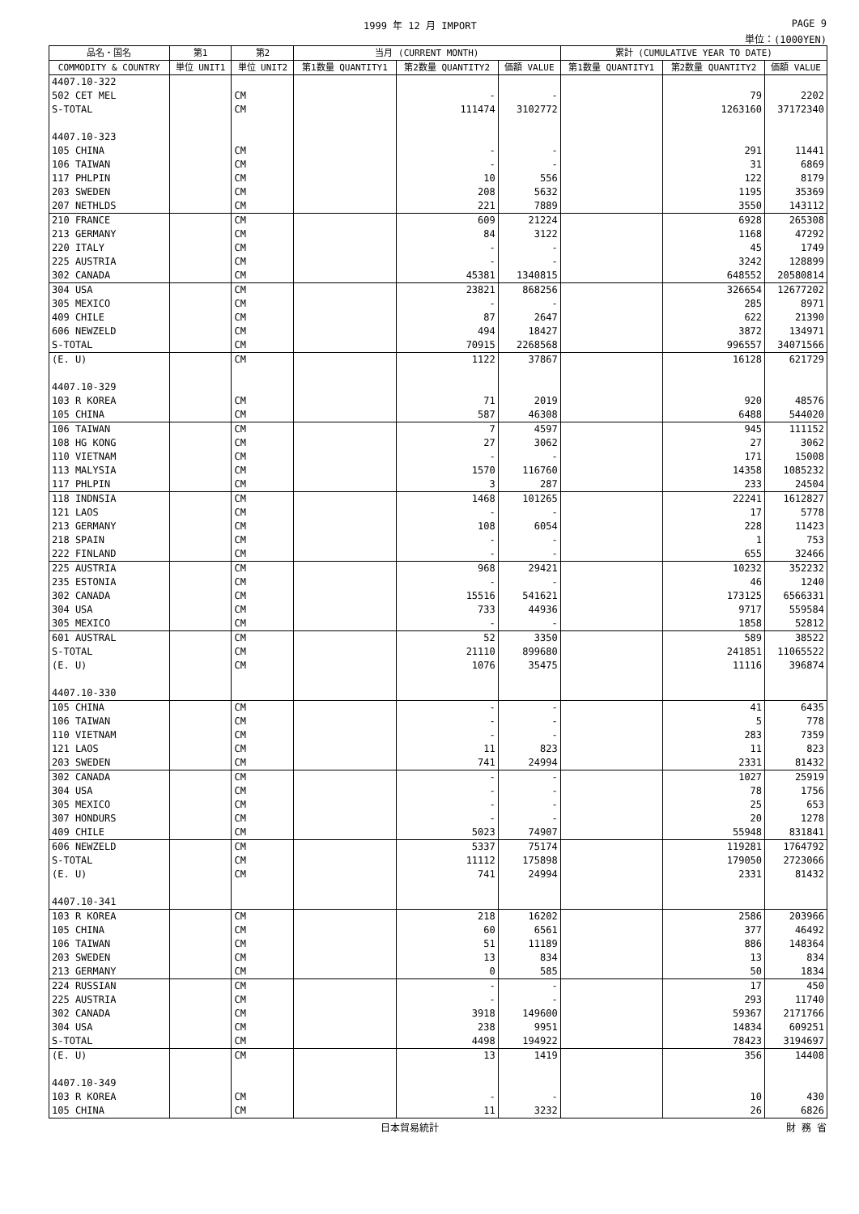1999 年 12 月 IMPORT PAGE 9
単位：(1000YEN)
| 品名・国名 | 第1 | 第2 | 当月 (CURRENT MONTH) | | | 累計 (CUMULATIVE YEAR TO DATE) | | |
| --- | --- | --- | --- | --- | --- | --- | --- | --- |
| COMMODITY & COUNTRY | 単位 UNIT1 | 単位 UNIT2 | 第1数量 QUANTITY1 | 第2数量 QUANTITY2 | 価額 VALUE | 第1数量 QUANTITY1 | 第2数量 QUANTITY2 | 価額 VALUE |
| 4407.10-322 | | | | | | | | |
| 502 CET MEL | | CM | | - | - | | 79 | 2202 |
| S-TOTAL | | CM | | 111474 | 3102772 | | 1263160 | 37172340 |
| 4407.10-323 | | | | | | | | |
| 105 CHINA | | CM | | - | - | | 291 | 11441 |
| 106 TAIWAN | | CM | | - | - | | 31 | 6869 |
| 117 PHLPIN | | CM | | 10 | 556 | | 122 | 8179 |
| 203 SWEDEN | | CM | | 208 | 5632 | | 1195 | 35369 |
| 207 NETHLDS | | CM | | 221 | 7889 | | 3550 | 143112 |
| 210 FRANCE | | CM | | 609 | 21224 | | 6928 | 265308 |
| 213 GERMANY | | CM | | 84 | 3122 | | 1168 | 47292 |
| 220 ITALY | | CM | | - | - | | 45 | 1749 |
| 225 AUSTRIA | | CM | | - | - | | 3242 | 128899 |
| 302 CANADA | | CM | | 45381 | 1340815 | | 648552 | 20580814 |
| 304 USA | | CM | | 23821 | 868256 | | 326654 | 12677202 |
| 305 MEXICO | | CM | | - | - | | 285 | 8971 |
| 409 CHILE | | CM | | 87 | 2647 | | 622 | 21390 |
| 606 NEWZELD | | CM | | 494 | 18427 | | 3872 | 134971 |
| S-TOTAL | | CM | | 70915 | 2268568 | | 996557 | 34071566 |
| (E. U) | | CM | | 1122 | 37867 | | 16128 | 621729 |
| 4407.10-329 | | | | | | | | |
| 103 R KOREA | | CM | | 71 | 2019 | | 920 | 48576 |
| 105 CHINA | | CM | | 587 | 46308 | | 6488 | 544020 |
| 106 TAIWAN | | CM | | 7 | 4597 | | 945 | 111152 |
| 108 HG KONG | | CM | | 27 | 3062 | | 27 | 3062 |
| 110 VIETNAM | | CM | | - | - | | 171 | 15008 |
| 113 MALYSIA | | CM | | 1570 | 116760 | | 14358 | 1085232 |
| 117 PHLPIN | | CM | | 3 | 287 | | 233 | 24504 |
| 118 INDNSIA | | CM | | 1468 | 101265 | | 22241 | 1612827 |
| 121 LAOS | | CM | | - | - | | 17 | 5778 |
| 213 GERMANY | | CM | | 108 | 6054 | | 228 | 11423 |
| 218 SPAIN | | CM | | - | - | | 1 | 753 |
| 222 FINLAND | | CM | | - | - | | 655 | 32466 |
| 225 AUSTRIA | | CM | | 968 | 29421 | | 10232 | 352232 |
| 235 ESTONIA | | CM | | - | - | | 46 | 1240 |
| 302 CANADA | | CM | | 15516 | 541621 | | 173125 | 6566331 |
| 304 USA | | CM | | 733 | 44936 | | 9717 | 559584 |
| 305 MEXICO | | CM | | - | - | | 1858 | 52812 |
| 601 AUSTRAL | | CM | | 52 | 3350 | | 589 | 38522 |
| S-TOTAL | | CM | | 21110 | 899680 | | 241851 | 11065522 |
| (E. U) | | CM | | 1076 | 35475 | | 11116 | 396874 |
| 4407.10-330 | | | | | | | | |
| 105 CHINA | | CM | | - | - | | 41 | 6435 |
| 106 TAIWAN | | CM | | - | - | | 5 | 778 |
| 110 VIETNAM | | CM | | - | - | | 283 | 7359 |
| 121 LAOS | | CM | | 11 | 823 | | 11 | 823 |
| 203 SWEDEN | | CM | | 741 | 24994 | | 2331 | 81432 |
| 302 CANADA | | CM | | - | - | | 1027 | 25919 |
| 304 USA | | CM | | - | - | | 78 | 1756 |
| 305 MEXICO | | CM | | - | - | | 25 | 653 |
| 307 HONDURS | | CM | | - | - | | 20 | 1278 |
| 409 CHILE | | CM | | 5023 | 74907 | | 55948 | 831841 |
| 606 NEWZELD | | CM | | 5337 | 75174 | | 119281 | 1764792 |
| S-TOTAL | | CM | | 11112 | 175898 | | 179050 | 2723066 |
| (E. U) | | CM | | 741 | 24994 | | 2331 | 81432 |
| 4407.10-341 | | | | | | | | |
| 103 R KOREA | | CM | | 218 | 16202 | | 2586 | 203966 |
| 105 CHINA | | CM | | 60 | 6561 | | 377 | 46492 |
| 106 TAIWAN | | CM | | 51 | 11189 | | 886 | 148364 |
| 203 SWEDEN | | CM | | 13 | 834 | | 13 | 834 |
| 213 GERMANY | | CM | | 0 | 585 | | 50 | 1834 |
| 224 RUSSIAN | | CM | | - | - | | 17 | 450 |
| 225 AUSTRIA | | CM | | - | - | | 293 | 11740 |
| 302 CANADA | | CM | | 3918 | 149600 | | 59367 | 2171766 |
| 304 USA | | CM | | 238 | 9951 | | 14834 | 609251 |
| S-TOTAL | | CM | | 4498 | 194922 | | 78423 | 3194697 |
| (E. U) | | CM | | 13 | 1419 | | 356 | 14408 |
| 4407.10-349 | | | | | | | | |
| 103 R KOREA | | CM | | - | - | | 10 | 430 |
| 105 CHINA | | CM | | 11 | 3232 | | 26 | 6826 |
日本貿易統計 財 務 省